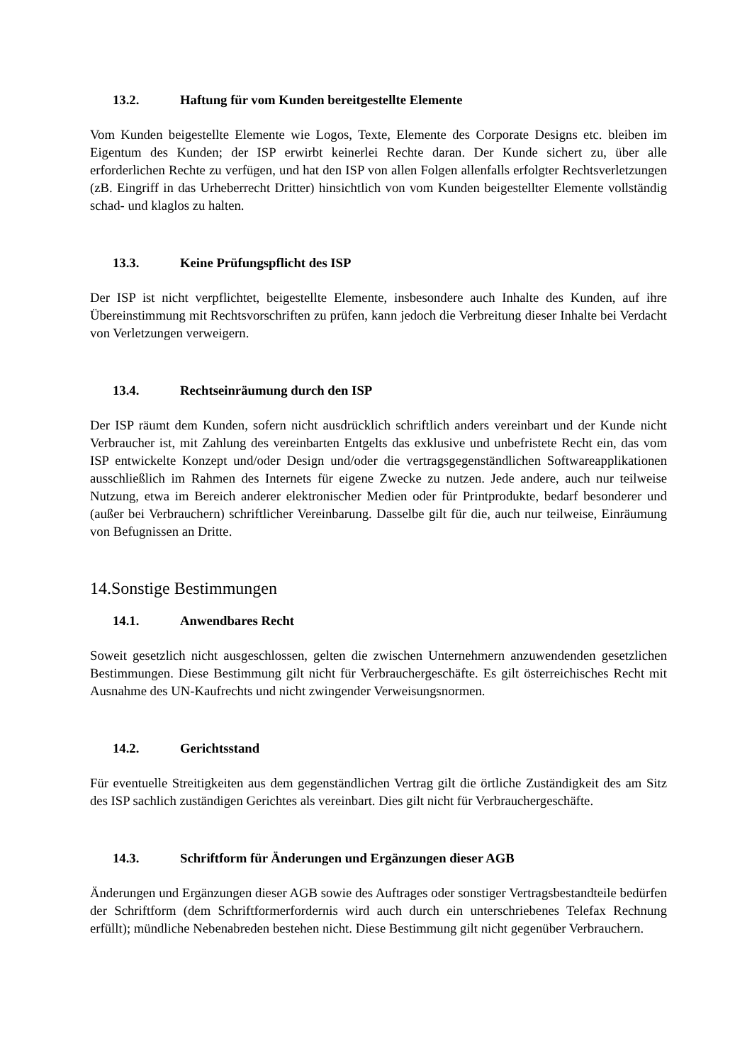13.2. Haftung für vom Kunden bereitgestellte Elemente
Vom Kunden beigestellte Elemente wie Logos, Texte, Elemente des Corporate Designs etc. bleiben im Eigentum des Kunden; der ISP erwirbt keinerlei Rechte daran. Der Kunde sichert zu, über alle erforderlichen Rechte zu verfügen, und hat den ISP von allen Folgen allenfalls erfolgter Rechtsverletzungen (zB. Eingriff in das Urheberrecht Dritter) hinsichtlich von vom Kunden beigestellter Elemente vollständig schad- und klaglos zu halten.
13.3. Keine Prüfungspflicht des ISP
Der ISP ist nicht verpflichtet, beigestellte Elemente, insbesondere auch Inhalte des Kunden, auf ihre Übereinstimmung mit Rechtsvorschriften zu prüfen, kann jedoch die Verbreitung dieser Inhalte bei Verdacht von Verletzungen verweigern.
13.4. Rechtseinräumung durch den ISP
Der ISP räumt dem Kunden, sofern nicht ausdrücklich schriftlich anders vereinbart und der Kunde nicht Verbraucher ist, mit Zahlung des vereinbarten Entgelts das exklusive und unbefristete Recht ein, das vom ISP entwickelte Konzept und/oder Design und/oder die vertragsgegenständlichen Softwareapplikationen ausschließlich im Rahmen des Internets für eigene Zwecke zu nutzen. Jede andere, auch nur teilweise Nutzung, etwa im Bereich anderer elektronischer Medien oder für Printprodukte, bedarf besonderer und (außer bei Verbrauchern) schriftlicher Vereinbarung. Dasselbe gilt für die, auch nur teilweise, Einräumung von Befugnissen an Dritte.
14.Sonstige Bestimmungen
14.1. Anwendbares Recht
Soweit gesetzlich nicht ausgeschlossen, gelten die zwischen Unternehmern anzuwendenden gesetzlichen Bestimmungen. Diese Bestimmung gilt nicht für Verbrauchergeschäfte. Es gilt österreichisches Recht mit Ausnahme des UN-Kaufrechts und nicht zwingender Verweisungsnormen.
14.2. Gerichtsstand
Für eventuelle Streitigkeiten aus dem gegenständlichen Vertrag gilt die örtliche Zuständigkeit des am Sitz des ISP sachlich zuständigen Gerichtes als vereinbart. Dies gilt nicht für Verbrauchergeschäfte.
14.3. Schriftform für Änderungen und Ergänzungen dieser AGB
Änderungen und Ergänzungen dieser AGB sowie des Auftrages oder sonstiger Vertragsbestandteile bedürfen der Schriftform (dem Schriftformerfordernis wird auch durch ein unterschriebenes Telefax Rechnung erfüllt); mündliche Nebenabreden bestehen nicht. Diese Bestimmung gilt nicht gegenüber Verbrauchern.